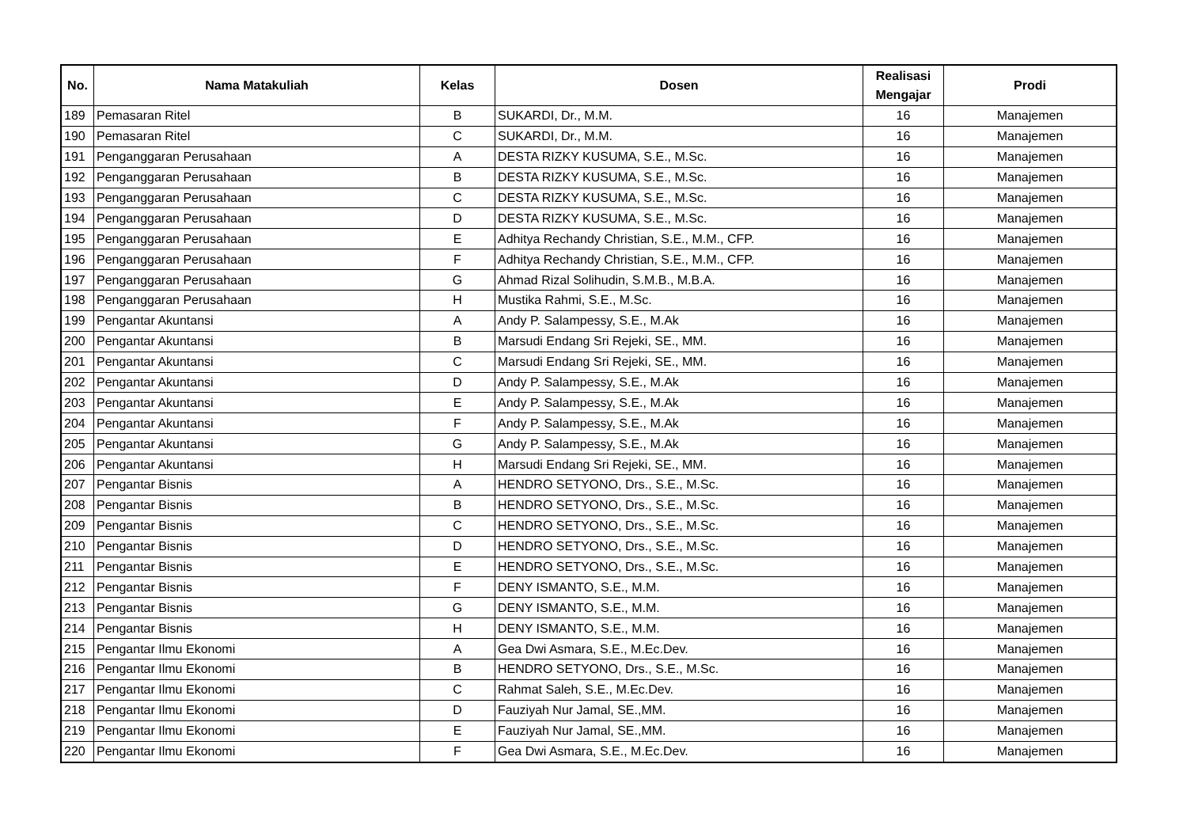| No. | Nama Matakuliah | Kelas | Dosen | Realisasi Mengajar | Prodi |
| --- | --- | --- | --- | --- | --- |
| 189 | Pemasaran Ritel | B | SUKARDI, Dr., M.M. | 16 | Manajemen |
| 190 | Pemasaran Ritel | C | SUKARDI, Dr., M.M. | 16 | Manajemen |
| 191 | Penganggaran Perusahaan | A | DESTA RIZKY KUSUMA, S.E., M.Sc. | 16 | Manajemen |
| 192 | Penganggaran Perusahaan | B | DESTA RIZKY KUSUMA, S.E., M.Sc. | 16 | Manajemen |
| 193 | Penganggaran Perusahaan | C | DESTA RIZKY KUSUMA, S.E., M.Sc. | 16 | Manajemen |
| 194 | Penganggaran Perusahaan | D | DESTA RIZKY KUSUMA, S.E., M.Sc. | 16 | Manajemen |
| 195 | Penganggaran Perusahaan | E | Adhitya Rechandy Christian, S.E., M.M., CFP. | 16 | Manajemen |
| 196 | Penganggaran Perusahaan | F | Adhitya Rechandy Christian, S.E., M.M., CFP. | 16 | Manajemen |
| 197 | Penganggaran Perusahaan | G | Ahmad Rizal Solihudin, S.M.B., M.B.A. | 16 | Manajemen |
| 198 | Penganggaran Perusahaan | H | Mustika Rahmi, S.E., M.Sc. | 16 | Manajemen |
| 199 | Pengantar Akuntansi | A | Andy P. Salampessy, S.E., M.Ak | 16 | Manajemen |
| 200 | Pengantar Akuntansi | B | Marsudi Endang Sri Rejeki, SE., MM. | 16 | Manajemen |
| 201 | Pengantar Akuntansi | C | Marsudi Endang Sri Rejeki, SE., MM. | 16 | Manajemen |
| 202 | Pengantar Akuntansi | D | Andy P. Salampessy, S.E., M.Ak | 16 | Manajemen |
| 203 | Pengantar Akuntansi | E | Andy P. Salampessy, S.E., M.Ak | 16 | Manajemen |
| 204 | Pengantar Akuntansi | F | Andy P. Salampessy, S.E., M.Ak | 16 | Manajemen |
| 205 | Pengantar Akuntansi | G | Andy P. Salampessy, S.E., M.Ak | 16 | Manajemen |
| 206 | Pengantar Akuntansi | H | Marsudi Endang Sri Rejeki, SE., MM. | 16 | Manajemen |
| 207 | Pengantar Bisnis | A | HENDRO SETYONO, Drs., S.E., M.Sc. | 16 | Manajemen |
| 208 | Pengantar Bisnis | B | HENDRO SETYONO, Drs., S.E., M.Sc. | 16 | Manajemen |
| 209 | Pengantar Bisnis | C | HENDRO SETYONO, Drs., S.E., M.Sc. | 16 | Manajemen |
| 210 | Pengantar Bisnis | D | HENDRO SETYONO, Drs., S.E., M.Sc. | 16 | Manajemen |
| 211 | Pengantar Bisnis | E | HENDRO SETYONO, Drs., S.E., M.Sc. | 16 | Manajemen |
| 212 | Pengantar Bisnis | F | DENY ISMANTO, S.E., M.M. | 16 | Manajemen |
| 213 | Pengantar Bisnis | G | DENY ISMANTO, S.E., M.M. | 16 | Manajemen |
| 214 | Pengantar Bisnis | H | DENY ISMANTO, S.E., M.M. | 16 | Manajemen |
| 215 | Pengantar Ilmu Ekonomi | A | Gea Dwi Asmara, S.E., M.Ec.Dev. | 16 | Manajemen |
| 216 | Pengantar Ilmu Ekonomi | B | HENDRO SETYONO, Drs., S.E., M.Sc. | 16 | Manajemen |
| 217 | Pengantar Ilmu Ekonomi | C | Rahmat Saleh, S.E., M.Ec.Dev. | 16 | Manajemen |
| 218 | Pengantar Ilmu Ekonomi | D | Fauziyah Nur Jamal, SE.,MM. | 16 | Manajemen |
| 219 | Pengantar Ilmu Ekonomi | E | Fauziyah Nur Jamal, SE.,MM. | 16 | Manajemen |
| 220 | Pengantar Ilmu Ekonomi | F | Gea Dwi Asmara, S.E., M.Ec.Dev. | 16 | Manajemen |